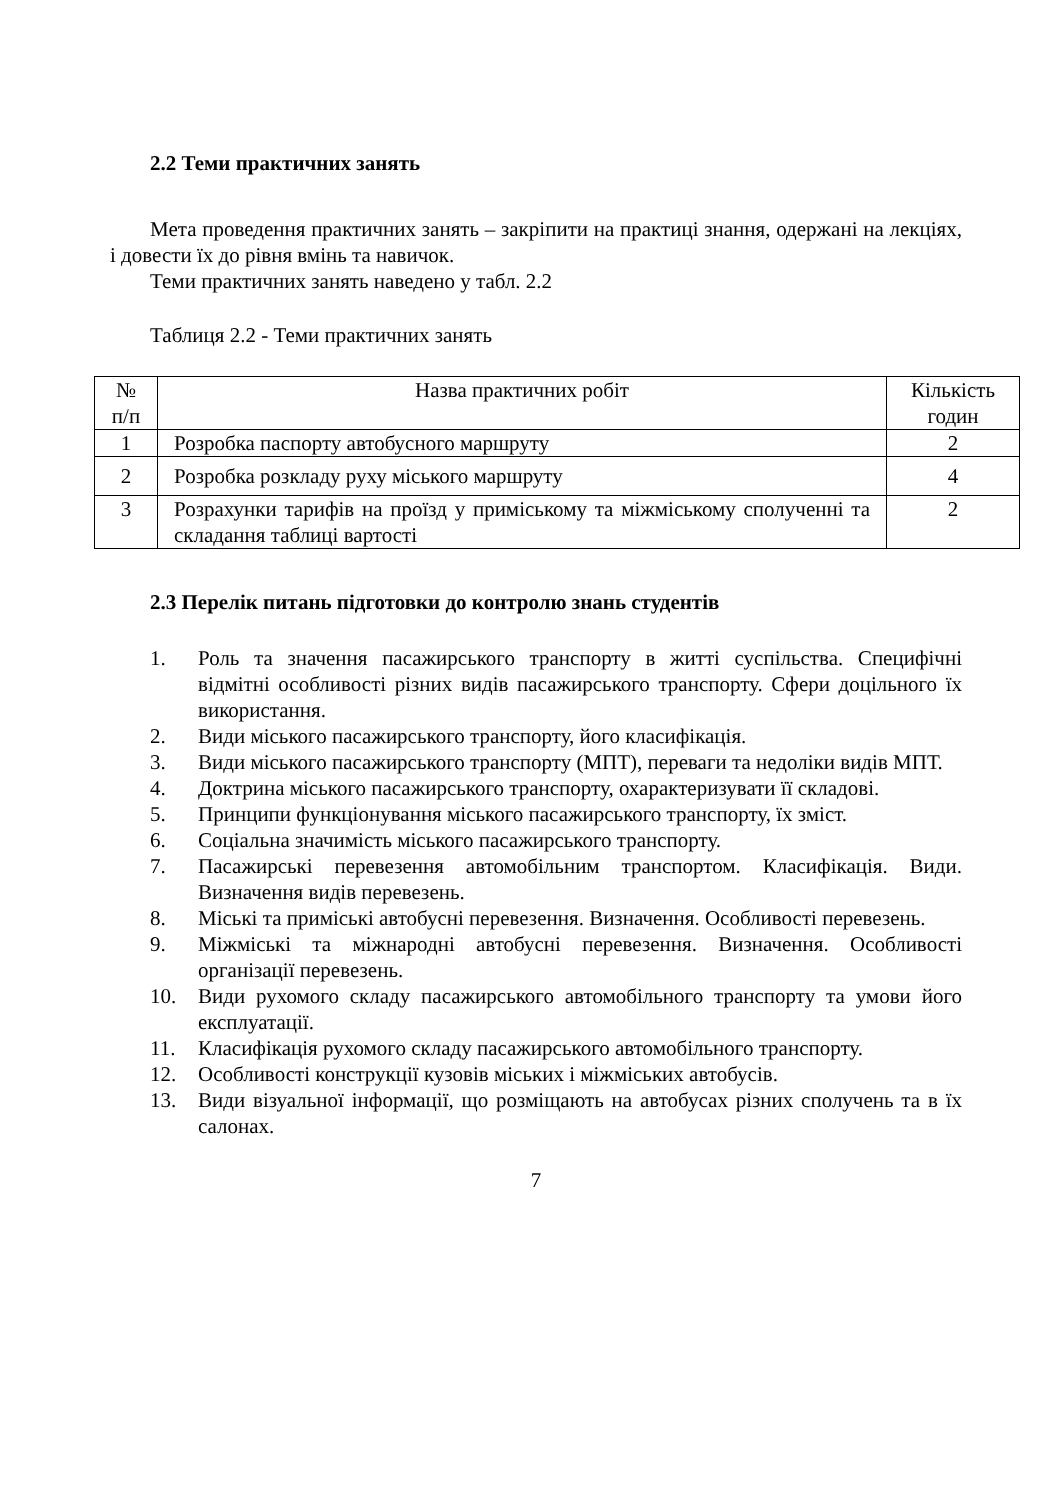2.2 Теми практичних занять
Мета проведення практичних занять – закріпити на практиці знання, одержані на лекціях, і довести їх до рівня вмінь та навичок.
Теми практичних занять наведено у табл. 2.2
Таблиця 2.2 - Теми практичних занять
| № п/п | Назва практичних робіт | Кількість годин |
| 1 | Розробка паспорту автобусного маршруту | 2 |
| 2 | Розробка розкладу руху міського маршруту | 4 |
| 3 | Розрахунки тарифів на проїзд у приміському та міжміському сполученні та складання таблиці вартості | 2 |
2.3 Перелік питань підготовки до контролю знань студентів
1. Роль та значення пасажирського транспорту в житті суспільства. Специфічні відмітні особливості різних видів пасажирського транспорту. Сфери доцільного їх використання.
2. Види міського пасажирського транспорту, його класифікація.
3. Види міського пасажирського транспорту (МПТ), переваги та недоліки видів МПТ.
4. Доктрина міського пасажирського транспорту, охарактеризувати її складові.
5. Принципи функціонування міського пасажирського транспорту, їх зміст.
6. Соціальна значимість міського пасажирського транспорту.
7. Пасажирські перевезення автомобільним транспортом. Класифікація. Види. Визначення видів перевезень.
8. Міські та приміські автобусні перевезення. Визначення. Особливості перевезень.
9. Міжміські та міжнародні автобусні перевезення. Визначення. Особливості організації перевезень.
10. Види рухомого складу пасажирського автомобільного транспорту та умови його експлуатації.
11. Класифікація рухомого складу пасажирського автомобільного транспорту.
12. Особливості конструкції кузовів міських і міжміських автобусів.
13. Види візуальної інформації, що розміщають на автобусах різних сполучень та в їх салонах.
7